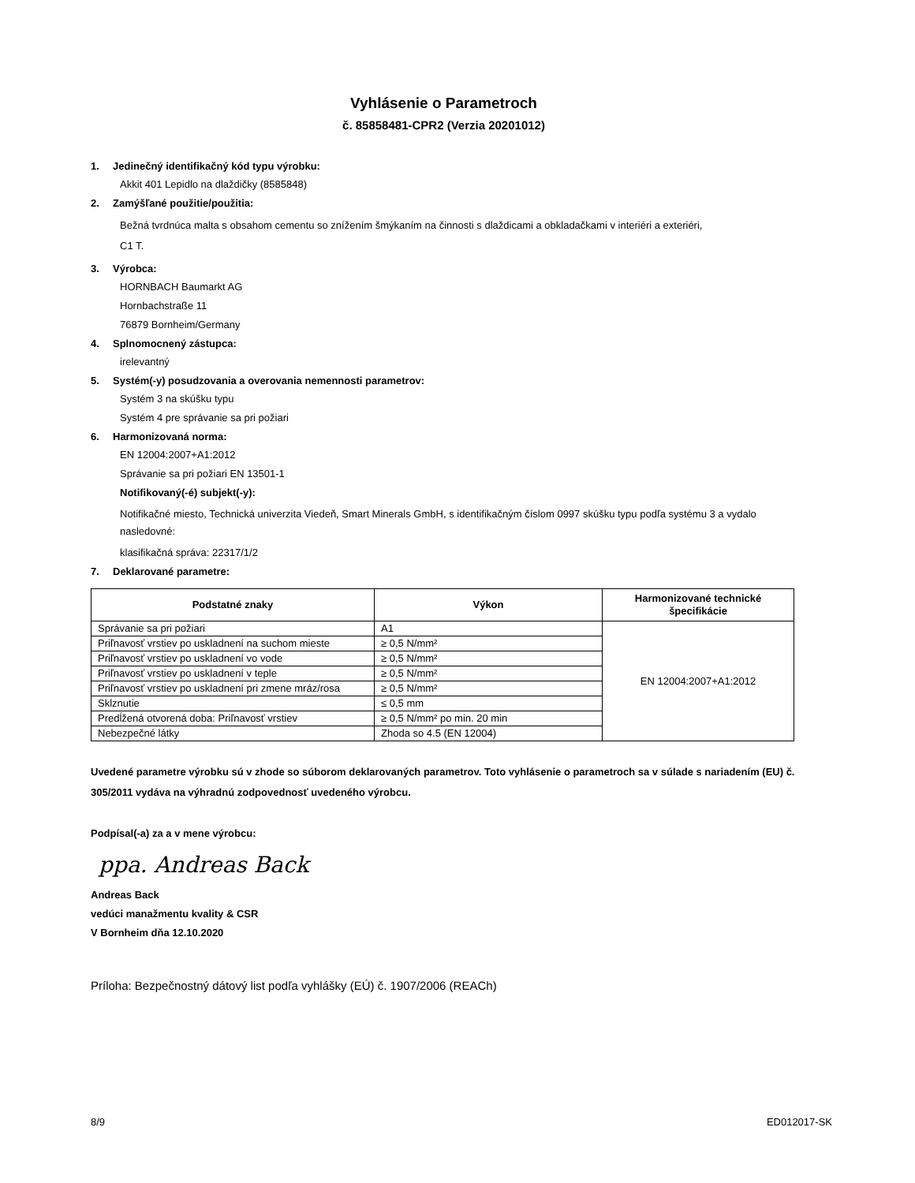Vyhlásenie o Parametroch
č. 85858481-CPR2 (Verzia 20201012)
1. Jedinečný identifikačný kód typu výrobku:
Akkit 401 Lepidlo na dlaždičky (8585848)
2. Zamýšľané použitie/použitia:
Bežná tvrdnúca malta s obsahom cementu so znížením šmýkaním na činnosti s dlaždicami a obkladačkami v interiéri a exteriéri,
C1 T.
3. Výrobca:
HORNBACH Baumarkt AG
Hornbachstraße 11
76879 Bornheim/Germany
4. Splnomocnený zástupca:
irelevantný
5. Systém(-y) posudzovania a overovania nemennosti parametrov:
Systém 3 na skúšku typu
Systém 4 pre správanie sa pri požiari
6. Harmonizovaná norma:
EN 12004:2007+A1:2012
Správanie sa pri požiari EN 13501-1
Notifikovaný(-é) subjekt(-y):
Notifikačné miesto, Technická univerzita Viedeň, Smart Minerals GmbH, s identifikačným číslom 0997 skúšku typu podľa systému 3 a vydalo nasledovné:
klasifikačná správa: 22317/1/2
7. Deklarované parametre:
| Podstatné znaky | Výkon | Harmonizované technické špecifikácie |
| --- | --- | --- |
| Správanie sa pri požiari | A1 | EN 12004:2007+A1:2012 |
| Priľnavosť vrstiev po uskladnení na suchom mieste | ≥ 0,5 N/mm² | |
| Priľnavosť vrstiev po uskladnení vo vode | ≥ 0,5 N/mm² | |
| Priľnavosť vrstiev po uskladnení v teple | ≥ 0,5 N/mm² | |
| Priľnavosť vrstiev po uskladnení pri zmene mráz/rosa | ≥ 0,5 N/mm² | |
| Sklznutie | ≤ 0,5 mm | |
| Predĺžená otvorená doba: Priľnavosť vrstiev | ≥ 0,5 N/mm² po min. 20 min | |
| Nebezpečné látky | Zhoda so 4.5 (EN 12004) | |
Uvedené parametre výrobku sú v zhode so súborom deklarovaných parametrov. Toto vyhlásenie o parametroch sa v súlade s nariadením (EU) č. 305/2011 vydáva na výhradnú zodpovednosť uvedeného výrobcu.
Podpísal(-a) za a v mene výrobcu:
ppa. Andreas Back
Andreas Back
vedúci manažmentu kvality & CSR
V Bornheim dňa 12.10.2020
Príloha: Bezpečnostný dátový list podľa vyhlášky (EÚ) č. 1907/2006 (REACh)
8/9 ED012017-SK